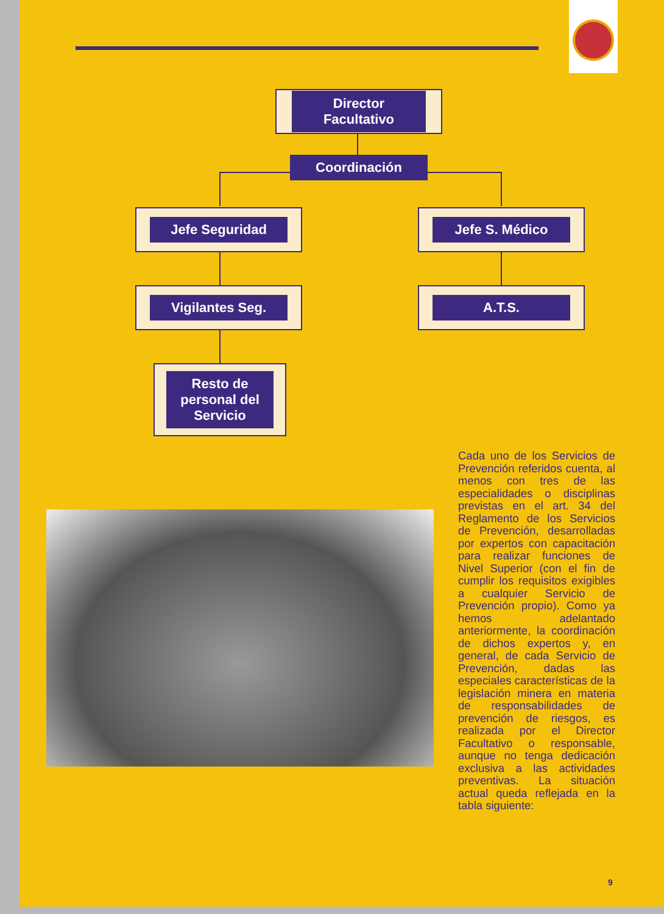Director Facultativo
Coordinación
Jefe Seguridad Jefe S. Médico
Vigilantes Seg. A.T.S.
Resto de personal del Servicio
Cada uno de los Servicios de Prevención referidos cuenta, al menos con tres de las especialidades o disciplinas previstas en el art. 34 del Reglamento de los Servicios de Prevención, desarrolladas por expertos con capacitación para realizar funciones de Nivel Superior (con el fin de cumplir los requisitos exigibles a cualquier Servicio de Prevención propio). Como ya hemos adelantado anteriormente, la coordinación de dichos expertos y, en general, de cada Servicio de Prevención, dadas las especiales características de la legislación minera en materia de responsabilidades de prevención de riesgos, es realizada por el Director Facultativo o responsable, aunque no tenga dedicación exclusiva a las actividades preventivas. La situación actual queda reflejada en la tabla siguiente:
9